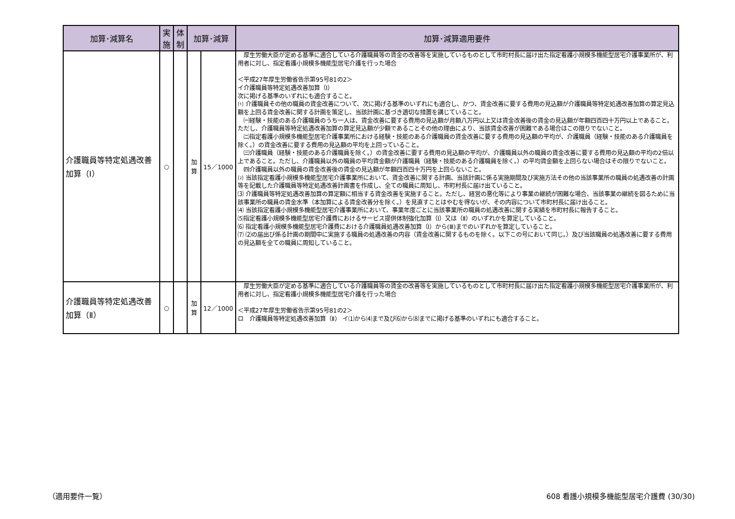| 加算･減算名 | 実施 | 体制 | 加算･減算 | | 加算･減算適用要件 |
| --- | --- | --- | --- | --- | --- |
| 介護職員等特定処遇改善加算（Ⅰ） | ○ | | 加算 | 15／1000 | 厚生労働大臣が定める基準に適合している介護職員等の賃金の改善等を実施しているものとして市町村長に届け出た指定看護小規模多機能型居宅介護事業所が、利用者に対し、指定看護小規模多機能型居宅介護を行った場合 ＜平成27年厚生労働省告示第95号81の2＞ イ介護職員等特定処遇改善加算（Ⅰ） 次に掲げる基準のいずれにも適合すること。 ⑴ 介護職員その他の職員の賃金改善について、次に掲げる基準のいずれにも適合し、かつ、賃金改善に要する費用の見込額が介護職員等特定処遇改善加算の算定見込額を上回る賃金改善に関する計画を策定し、当該計画に基づき適切な措置を講じていること。 ㈠経験・技能のある介護職員のうち一人は、賃金改善に要する費用の見込額が月額八万円以上又は賃金改善後の賃金の見込額が年額四百四十万円以上であること。ただし、介護職員等特定処遇改善加算の算定見込額が少額であることその他の理由により、当該賃金改善が困難である場合はこの限りでないこと。 ㈡指定看護小規模多機能型居宅介護事業所における経験・技能のある介護職員の賃金改善に要する費用の見込額の平均が、介護職員（経験・技能のある介護職員を除く。）の賃金改善に要する費用の見込額の平均を上回っていること。 ㈢介護職員（経験・技能のある介護職員を除く。）の賃金改善に要する費用の見込額の平均が、介護職員以外の職員の賃金改善に要する費用の見込額の平均の2倍以上であること。ただし、介護職員以外の職員の平均賃金額が介護職員（経験・技能のある介護職員を除く。）の平均賃金額を上回らない場合はその限りでないこと。 ㈣介護職員以外の職員の賃金改善後の賃金の見込額が年額四百四十万円を上回らないこと。 ⑵ 当該指定看護小規模多機能型居宅介護事業所において、賃金改善に関する計画、当該計画に係る実施期間及び実施方法その他の当該事業所の職員の処遇改善の計画等を記載した介護職員等特定処遇改善計画書を作成し、全ての職員に周知し、市町村長に届け出ていること。 ⑶ 介護職員等特定処遇改善加算の算定額に相当する賃金改善を実施すること。ただし、経営の悪化等により事業の継続が困難な場合、当該事業の継続を図るために当該事業所の職員の賃金水準（本加算による賃金改善分を除く。）を見直すことはやむを得ないが、その内容について市町村長に届け出ること。 ⑷ 当該指定看護小規模多機能型居宅介護事業所において、事業年度ごとに当該事業所の職員の処遇改善に関する実績を市町村長に報告すること。 ⑸指定看護小規模多機能型居宅介護費におけるサービス提供体制強化加算（Ⅰ）又は（Ⅱ）のいずれかを算定していること。 ⑹ 指定看護小規模多機能型居宅介護費における介護職員処遇改善加算（Ⅰ）から(Ⅲ)までのいずれかを算定していること。 ⑺ ⑵の届出び係る計画の期間中に実施する職員の処遇改善の内容（賃金改善に関するものを除く。以下この号において同じ。）及び当該職員の処遇改善に要する費用の見込額を全ての職員に周知していること。 |
| 介護職員等特定処遇改善加算（Ⅱ） | ○ | | 加算 | 12／1000 | 厚生労働大臣が定める基準に適合している介護職員等の賃金の改善等を実施しているものとして市町村長に届け出た指定看護小規模多機能型居宅介護事業所が、利用者に対し、指定看護小規模多機能型居宅介護を行った場合 ＜平成27年厚生労働省告示第95号81の2＞ ロ 介護職員等特定処遇改善加算（Ⅱ） イ⑴から⑷まで及び⑹から⑻までに掲げる基準のいずれにも適合すること。 |
（適用要件一覧）
608 看護小規模多機能型居宅介護費 (30/30)